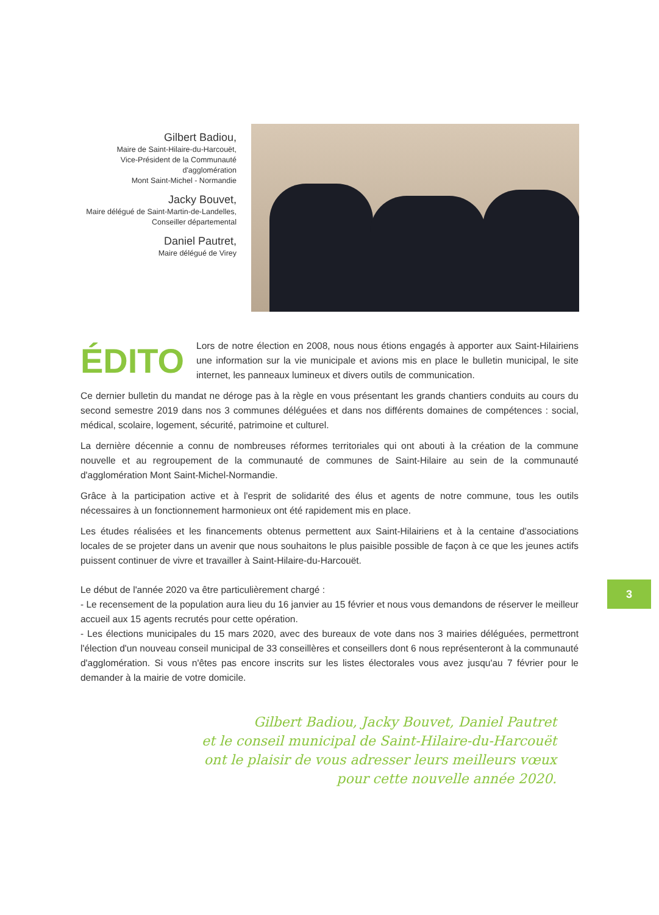Gilbert Badiou,
Maire de Saint-Hilaire-du-Harcouët,
Vice-Président de la Communauté d'agglomération
Mont Saint-Michel - Normandie
Jacky Bouvet,
Maire délégué de Saint-Martin-de-Landelles,
Conseiller départemental
Daniel Pautret,
Maire délégué de Virey
ÉDITO
Lors de notre élection en 2008, nous nous étions engagés à apporter aux Saint-Hilairiens une information sur la vie municipale et avions mis en place le bulletin municipal, le site internet, les panneaux lumineux et divers outils de communication.
Ce dernier bulletin du mandat ne déroge pas à la règle en vous présentant les grands chantiers conduits au cours du second semestre 2019 dans nos 3 communes déléguées et dans nos différents domaines de compétences : social, médical, scolaire, logement, sécurité, patrimoine et culturel.
La dernière décennie a connu de nombreuses réformes territoriales qui ont abouti à la création de la commune nouvelle et au regroupement de la communauté de communes de Saint-Hilaire au sein de la communauté d'agglomération Mont Saint-Michel-Normandie.
Grâce à la participation active et à l'esprit de solidarité des élus et agents de notre commune, tous les outils nécessaires à un fonctionnement harmonieux ont été rapidement mis en place.
Les études réalisées et les financements obtenus permettent aux Saint-Hilairiens et à la centaine d'associations locales de se projeter dans un avenir que nous souhaitons le plus paisible possible de façon à ce que les jeunes actifs puissent continuer de vivre et travailler à Saint-Hilaire-du-Harcouët.
Le début de l'année 2020 va être particulièrement chargé :
- Le recensement de la population aura lieu du 16 janvier au 15 février et nous vous demandons de réserver le meilleur accueil aux 15 agents recrutés pour cette opération.
- Les élections municipales du 15 mars 2020, avec des bureaux de vote dans nos 3 mairies déléguées, permettront l'élection d'un nouveau conseil municipal de 33 conseillères et conseillers dont 6 nous représenteront à la communauté d'agglomération. Si vous n'êtes pas encore inscrits sur les listes électorales vous avez jusqu'au 7 février pour le demander à la mairie de votre domicile.
Gilbert Badiou, Jacky Bouvet, Daniel Pautret
et le conseil municipal de Saint-Hilaire-du-Harcouët
ont le plaisir de vous adresser leurs meilleurs vœux
pour cette nouvelle année 2020.
3